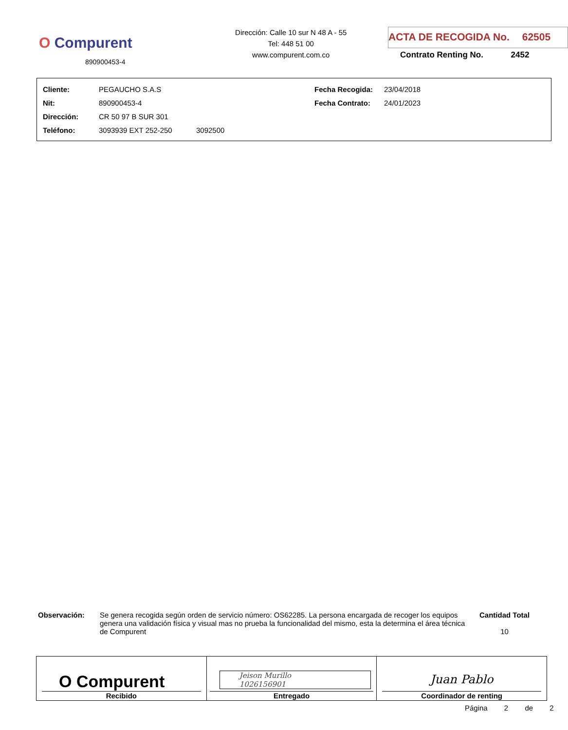O Compurent
890900453-4
Dirección: Calle 10 sur N 48 A - 55
Tel: 448 51 00
www.compurent.com.co
ACTA DE RECOGIDA No. 62505
Contrato Renting No. 2452
| Cliente: | PEGAUCHO S.A.S | | Fecha Recogida: | 23/04/2018 |
| Nit: | 890900453-4 | | Fecha Contrato: | 24/01/2023 |
| Dirección: | CR 50 97 B SUR 301 | | | |
| Teléfono: | 3093939 EXT 252-250 | 3092500 | | |
Observación: Se genera recogida según orden de servicio número: OS62285. La persona encargada de recoger los equipos genera una validación física y visual mas no prueba la funcionalidad del mismo, esta la determina el área técnica de Compurent
Cantidad Total
10
| O Compurent Recibido | Jeison Murillo 1026156901 Entregado | Juan Pablo Coordinador de renting |
Página 2 de 2